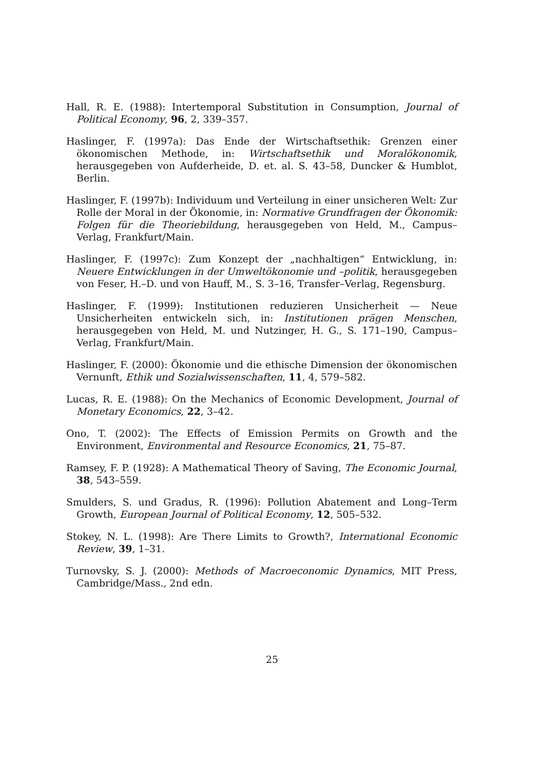Hall, R. E. (1988): Intertemporal Substitution in Consumption, Journal of Political Economy, 96, 2, 339–357.
Haslinger, F. (1997a): Das Ende der Wirtschaftsethik: Grenzen einer ökonomischen Methode, in: Wirtschaftsethik und Moralökonomik, herausgegeben von Aufderheide, D. et. al. S. 43–58, Duncker & Humblot, Berlin.
Haslinger, F. (1997b): Individuum und Verteilung in einer unsicheren Welt: Zur Rolle der Moral in der Ökonomie, in: Normative Grundfragen der Ökonomik: Folgen für die Theoriebildung, herausgegeben von Held, M., Campus–Verlag, Frankfurt/Main.
Haslinger, F. (1997c): Zum Konzept der „nachhaltigen“ Entwicklung, in: Neuere Entwicklungen in der Umweltökonomie und –politik, herausgegeben von Feser, H.–D. und von Hauff, M., S. 3–16, Transfer–Verlag, Regensburg.
Haslinger, F. (1999): Institutionen reduzieren Unsicherheit — Neue Unsicherheiten entwickeln sich, in: Institutionen prägen Menschen, herausgegeben von Held, M. und Nutzinger, H. G., S. 171–190, Campus–Verlag, Frankfurt/Main.
Haslinger, F. (2000): Ökonomie und die ethische Dimension der ökonomischen Vernunft, Ethik und Sozialwissenschaften, 11, 4, 579–582.
Lucas, R. E. (1988): On the Mechanics of Economic Development, Journal of Monetary Economics, 22, 3–42.
Ono, T. (2002): The Effects of Emission Permits on Growth and the Environment, Environmental and Resource Economics, 21, 75–87.
Ramsey, F. P. (1928): A Mathematical Theory of Saving, The Economic Journal, 38, 543–559.
Smulders, S. und Gradus, R. (1996): Pollution Abatement and Long–Term Growth, European Journal of Political Economy, 12, 505–532.
Stokey, N. L. (1998): Are There Limits to Growth?, International Economic Review, 39, 1–31.
Turnovsky, S. J. (2000): Methods of Macroeconomic Dynamics, MIT Press, Cambridge/Mass., 2nd edn.
25